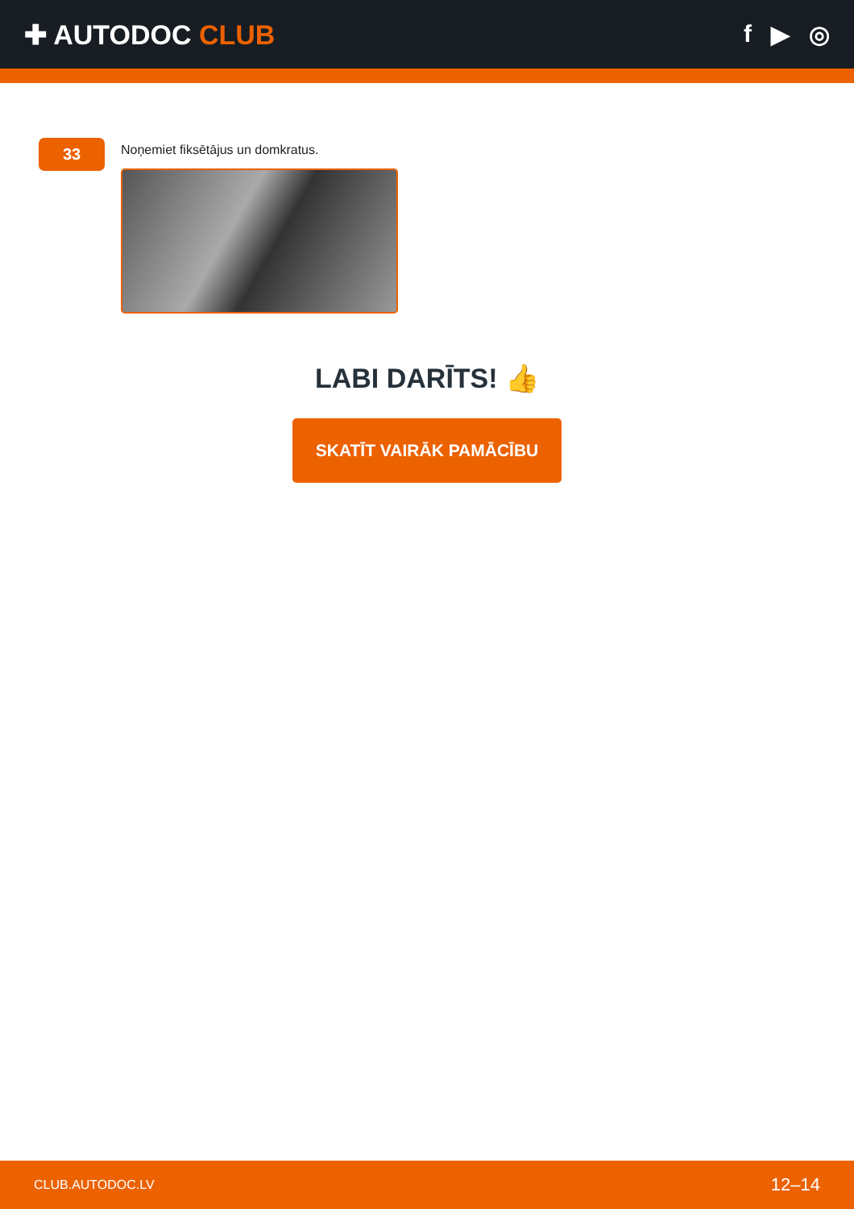✚ AUTODOC CLUB f ▶ ◎
33
Noņemiet fiksētājus un domkratus.
LABI DARĪTS! 👍
SKATĪT VAIRĀK PAMĀCĪBU
CLUB.AUTODOC.LV 12–14